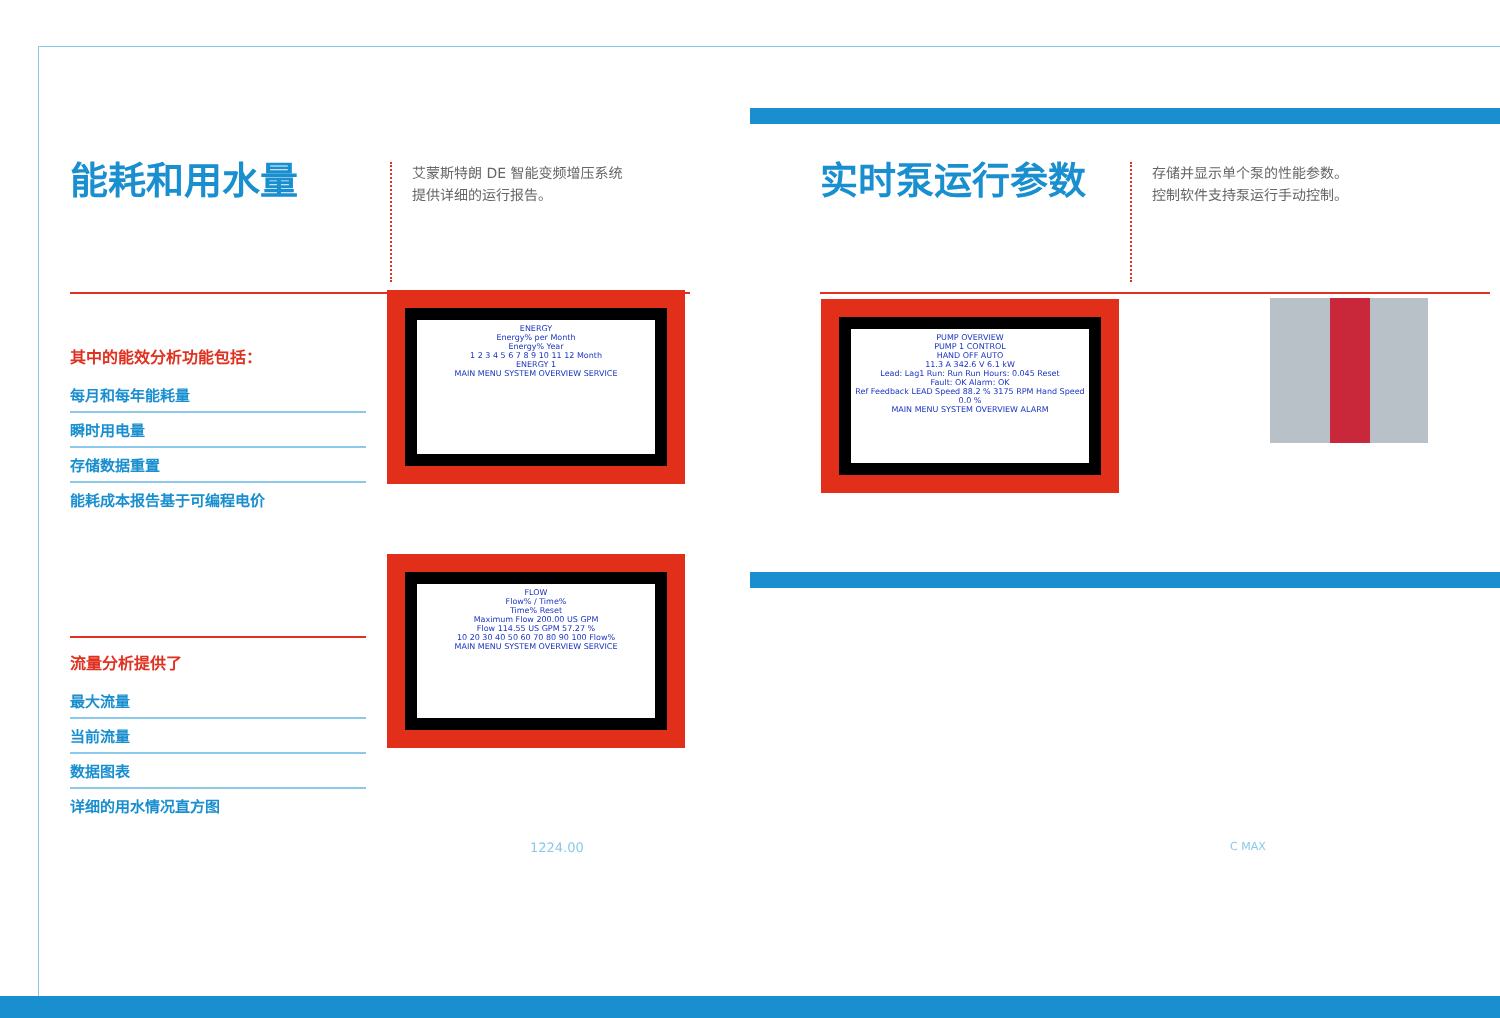能耗和用水量
艾蒙斯特朗 DE 智能变频增压系统
提供详细的运行报告。
其中的能效分析功能包括：
每月和每年能耗量
瞬时用电量
存储数据重置
能耗成本报告基于可编程电价
流量分析提供了
最大流量
当前流量
数据图表
详细的用水情况直方图
ENERGY
Energy% per Month
Energy% Year
1 2 3 4 5 6 7 8 9 10 11 12 Month
ENERGY 1
MAIN MENU SYSTEM OVERVIEW SERVICE
FLOW
Flow% / Time%
Time% Reset
Maximum Flow 200.00 US GPM
Flow 114.55 US GPM 57.27 %
10 20 30 40 50 60 70 80 90 100 Flow%
MAIN MENU SYSTEM OVERVIEW SERVICE
实时泵运行参数
存储并显示单个泵的性能参数。
控制软件支持泵运行手动控制。
PUMP OVERVIEW
PUMP 1 CONTROL
HAND OFF AUTO
11.3 A 342.6 V 6.1 kW
Lead: Lag1 Run: Run Run Hours: 0.045 Reset
Fault: OK Alarm: OK
Ref Feedback LEAD Speed 88.2 % 3175 RPM Hand Speed 0.0 %
MAIN MENU SYSTEM OVERVIEW ALARM
C MAX
1224.00